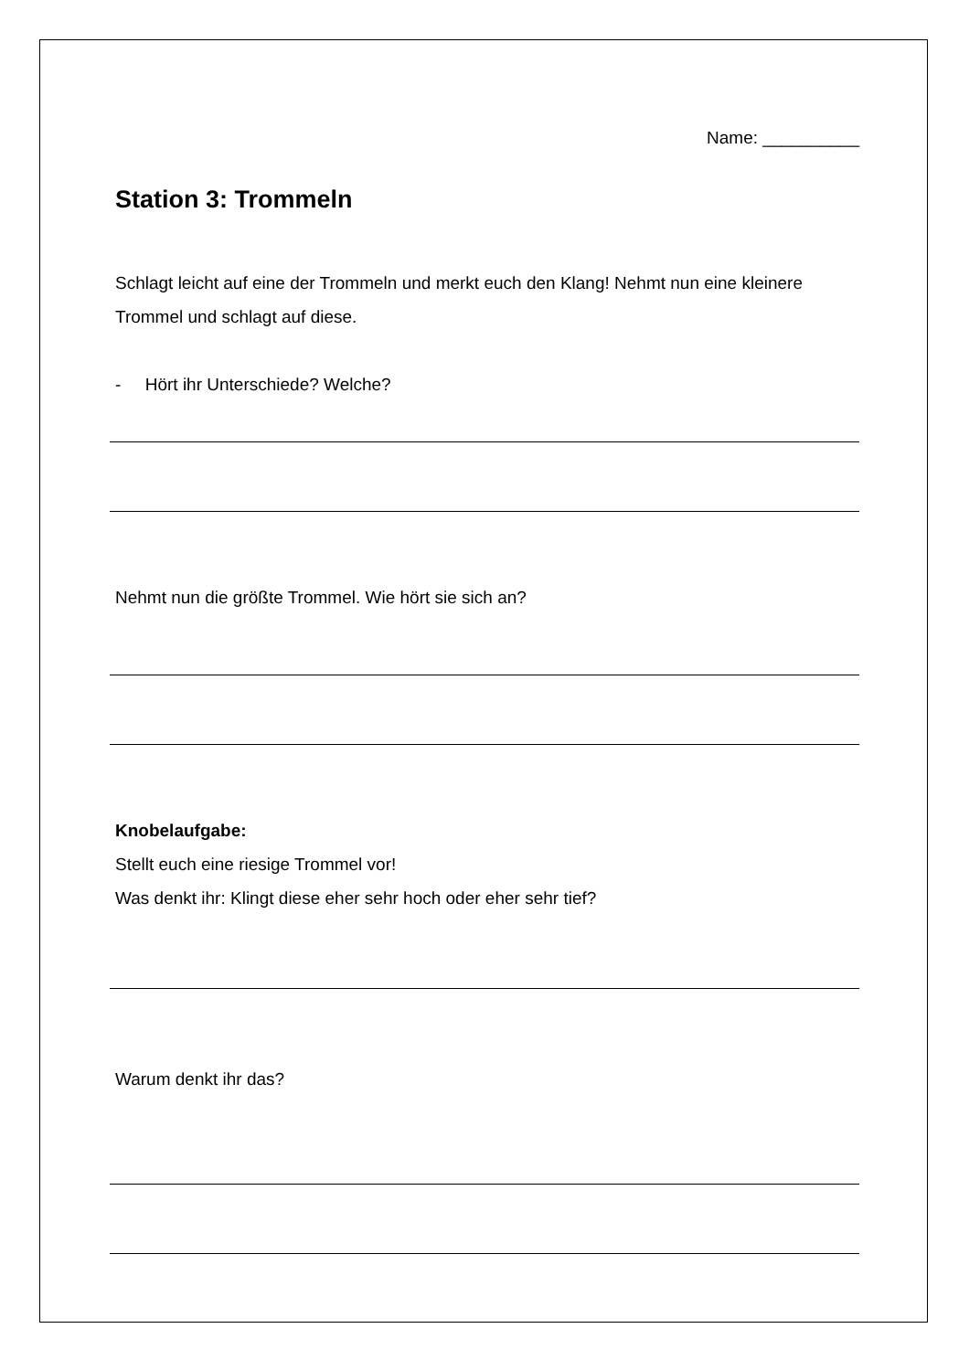Name: __________
Station 3: Trommeln
Schlagt leicht auf eine der Trommeln und merkt euch den Klang! Nehmt nun eine kleinere Trommel und schlagt auf diese.
- Hört ihr Unterschiede? Welche?
Nehmt nun die größte Trommel. Wie hört sie sich an?
Knobelaufgabe:
Stellt euch eine riesige Trommel vor!
Was denkt ihr: Klingt diese eher sehr hoch oder eher sehr tief?
Warum denkt ihr das?